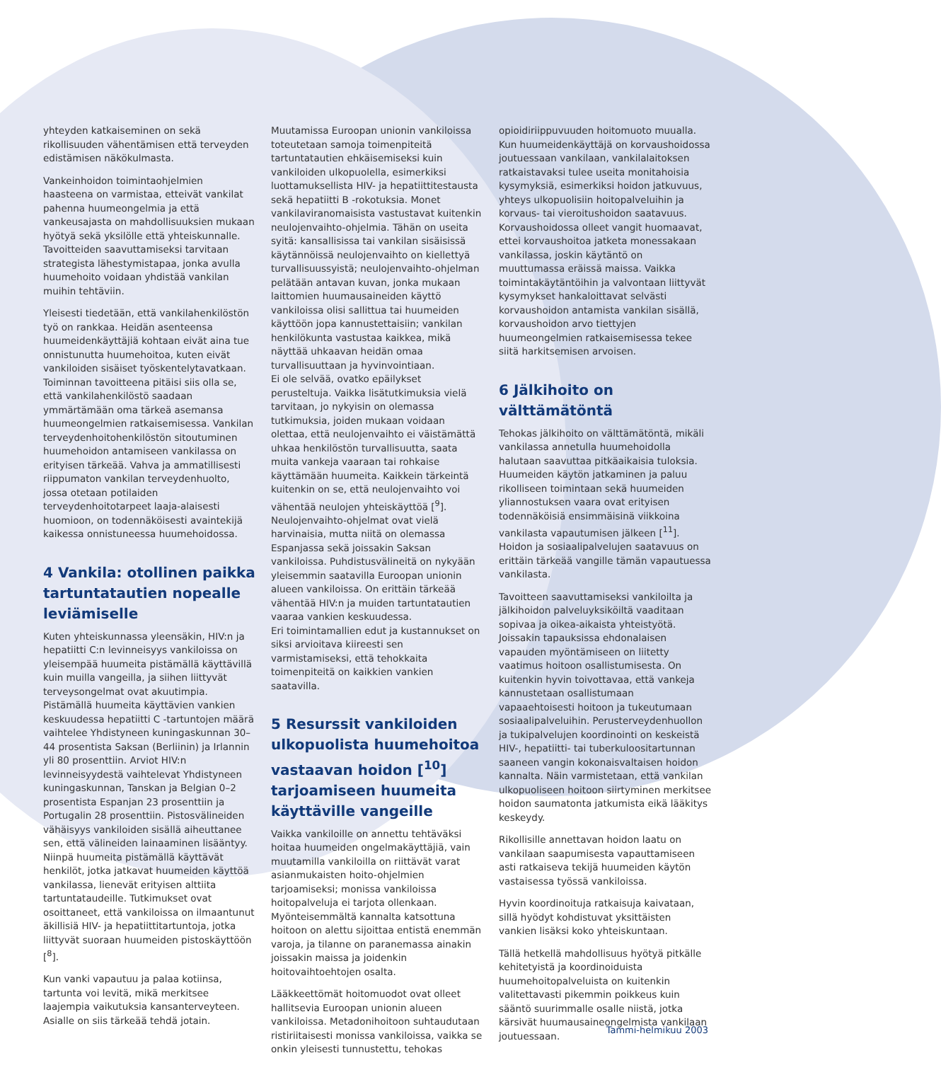yhteyden katkaiseminen on sekä rikollisuuden vähentämisen että terveyden edistämisen näkökulmasta.
Vankeinhoidon toimintaohjelmien haasteena on varmistaa, etteivät vankilat pahenna huumeongelmia ja että vankeusajasta on mahdollisuuksien mukaan hyötyä sekä yksilölle että yhteiskunnalle. Tavoitteiden saavuttamiseksi tarvitaan strategista lähestymistapaa, jonka avulla huumehoito voidaan yhdistää vankilan muihin tehtäviin.
Yleisesti tiedetään, että vankilahenkilöstön työ on rankkaa. Heidän asenteensa huumeidenkäyttäjiä kohtaan eivät aina tue onnistunutta huumehoitoa, kuten eivät vankiloiden sisäiset työskentelytavatkaan. Toiminnan tavoitteena pitäisi siis olla se, että vankilahenkilöstö saadaan ymmärtämään oma tärkeä asemansa huumeongelmien ratkaisemisessa. Vankilan terveydenhoitohenkilöstön sitoutuminen huumehoidon antamiseen vankilassa on erityisen tärkeää. Vahva ja ammatillisesti riippumaton vankilan terveydenhuolto, jossa otetaan potilaiden terveydenhoitotarpeet laaja-alaisesti huomioon, on todennäköisesti avaintekijä kaikessa onnistuneessa huumehoidossa.
4 Vankila: otollinen paikka tartuntatautien nopealle leviämiselle
Kuten yhteiskunnassa yleensäkin, HIV:n ja hepatiitti C:n levinneisyys vankiloissa on yleisempää huumeita pistämällä käyttävillä kuin muilla vangeilla, ja siihen liittyvät terveysongelmat ovat akuutimpia. Pistämällä huumeita käyttävien vankien keskuudessa hepatiitti C -tartuntojen määrä vaihtelee Yhdistyneen kuningaskunnan 30–44 prosentista Saksan (Berliinin) ja Irlannin yli 80 prosenttiin. Arviot HIV:n levinneisyydestä vaihtelevat Yhdistyneen kuningaskunnan, Tanskan ja Belgian 0–2 prosentista Espanjan 23 prosenttiin ja Portugalin 28 prosenttiin. Pistosvälineiden vähäisyys vankiloiden sisällä aiheuttanee sen, että välineiden lainaaminen lisääntyy. Niinpä huumeita pistämällä käyttävät henkilöt, jotka jatkavat huumeiden käyttöä vankilassa, lienevät erityisen alttiita tartuntataudeille. Tutkimukset ovat osoittaneet, että vankiloissa on ilmaantunut äkillisiä HIV- ja hepatiittitartuntoja, jotka liittyvät suoraan huumeiden pistoskäyttöön [<sup>8</sup>].
Kun vanki vapautuu ja palaa kotiinsa, tartunta voi levitä, mikä merkitsee laajempia vaikutuksia kansanterveyteen. Asialle on siis tärkeää tehdä jotain.
Muutamissa Euroopan unionin vankiloissa toteutetaan samoja toimenpiteitä tartuntatautien ehkäisemiseksi kuin vankiloiden ulkopuolella, esimerkiksi luottamuksellista HIV- ja hepatiittitestausta sekä hepatiitti B -rokotuksia. Monet vankilaviranomaisista vastustavat kuitenkin neulojenvaihto-ohjelmia. Tähän on useita syitä: kansallisissa tai vankilan sisäisissä käytännöissä neulojenvaihto on kiellettyä turvallisuussyistä; neulojenvaihto-ohjelman pelätään antavan kuvan, jonka mukaan laittomien huumausaineiden käyttö vankiloissa olisi sallittua tai huumeiden käyttöön jopa kannustettaisiin; vankilan henkilökunta vastustaa kaikkea, mikä näyttää uhkaavan heidän omaa turvallisuuttaan ja hyvinvointiaan.
Ei ole selvää, ovatko epäilykset perusteltuja. Vaikka lisätutkimuksia vielä tarvitaan, jo nykyisin on olemassa tutkimuksia, joiden mukaan voidaan olettaa, että neulojenvaihto ei väistämättä uhkaa henkilöstön turvallisuutta, saata muita vankeja vaaraan tai rohkaise käyttämään huumeita. Kaikkein tärkeintä kuitenkin on se, että neulojenvaihto voi vähentää neulojen yhteiskäyttöä [<sup>9</sup>]. Neulojenvaihto-ohjelmat ovat vielä harvinaisia, mutta niitä on olemassa Espanjassa sekä joissakin Saksan vankiloissa. Puhdistusvälineitä on nykyään yleisemmin saatavilla Euroopan unionin alueen vankiloissa. On erittäin tärkeää vähentää HIV:n ja muiden tartuntatautien vaaraa vankien keskuudessa.
Eri toimintamallien edut ja kustannukset on siksi arvioitava kiireesti sen varmistamiseksi, että tehokkaita toimenpiteitä on kaikkien vankien saatavilla.
5 Resurssit vankiloiden ulkopuolista huumehoitoa vastaavan hoidon [<sup>10</sup>] tarjoamiseen huumeita käyttäville vangeille
Vaikka vankiloille on annettu tehtäväksi hoitaa huumeiden ongelmakäyttäjiä, vain muutamilla vankiloilla on riittävät varat asianmukaisten hoito-ohjelmien tarjoamiseksi; monissa vankiloissa hoitopalveluja ei tarjota ollenkaan. Myönteisemmältä kannalta katsottuna hoitoon on alettu sijoittaa entistä enemmän varoja, ja tilanne on paranemassa ainakin joissakin maissa ja joidenkin hoitovaihtoehtojen osalta.
Lääkkeettömät hoitomuodot ovat olleet hallitsevia Euroopan unionin alueen vankiloissa. Metadonihoitoon suhtaudutaan ristiriitaisesti monissa vankiloissa, vaikka se onkin yleisesti tunnustettu, tehokas
opioidiriippuvuuden hoitomuoto muualla. Kun huumeidenkäyttäjä on korvaushoidossa joutuessaan vankilaan, vankilalaitoksen ratkaistavaksi tulee useita monitahoisia kysymyksiä, esimerkiksi hoidon jatkuvuus, yhteys ulkopuolisiin hoitopalveluihin ja korvaus- tai vieroitushoidon saatavuus. Korvaushoidossa olleet vangit huomaavat, ettei korvaushoitoa jatketa monessakaan vankilassa, joskin käytäntö on muuttumassa eräissä maissa. Vaikka toimintakäytäntöihin ja valvontaan liittyvät kysymykset hankaloittavat selvästi korvaushoidon antamista vankilan sisällä, korvaushoidon arvo tiettyjen huumeongelmien ratkaisemisessa tekee siitä harkitsemisen arvoisen.
6 Jälkihoito on välttämätöntä
Tehokas jälkihoito on välttämätöntä, mikäli vankilassa annetulla huumehoidolla halutaan saavuttaa pitkäaikaisia tuloksia. Huumeiden käytön jatkaminen ja paluu rikolliseen toimintaan sekä huumeiden yliannostuksen vaara ovat erityisen todennäköisiä ensimmäisinä viikkoina vankilasta vapautumisen jälkeen [<sup>11</sup>]. Hoidon ja sosiaalipalvelujen saatavuus on erittäin tärkeää vangille tämän vapautuessa vankilasta.
Tavoitteen saavuttamiseksi vankiloilta ja jälkihoidon palveluyksiköiltä vaaditaan sopivaa ja oikea-aikaista yhteistyötä. Joissakin tapauksissa ehdonalaisen vapauden myöntämiseen on liitetty vaatimus hoitoon osallistumisesta. On kuitenkin hyvin toivottavaa, että vankeja kannustetaan osallistumaan vapaaehtoisesti hoitoon ja tukeutumaan sosiaalipalveluihin. Perusterveydenhuollon ja tukipalvelujen koordinointi on keskeistä HIV-, hepatiitti- tai tuberkuloositartunnan saaneen vangin kokonaisvaltaisen hoidon kannalta. Näin varmistetaan, että vankilan ulkopuoliseen hoitoon siirtyminen merkitsee hoidon saumatonta jatkumista eikä lääkitys keskeydy.
Rikollisille annettavan hoidon laatu on vankilaan saapumisesta vapauttamiseen asti ratkaiseva tekijä huumeiden käytön vastaisessa työssä vankiloissa.
Hyvin koordinoituja ratkaisuja kaivataan, sillä hyödyt kohdistuvat yksittäisten vankien lisäksi koko yhteiskuntaan.
Tällä hetkellä mahdollisuus hyötyä pitkälle kehitetyistä ja koordinoiduista huumehoitopalveluista on kuitenkin valitettavasti pikemmin poikkeus kuin sääntö suurimmalle osalle niistä, jotka kärsivät huumausaineongelmista vankilaan joutuessaan.
Tammi-helmikuu 2003